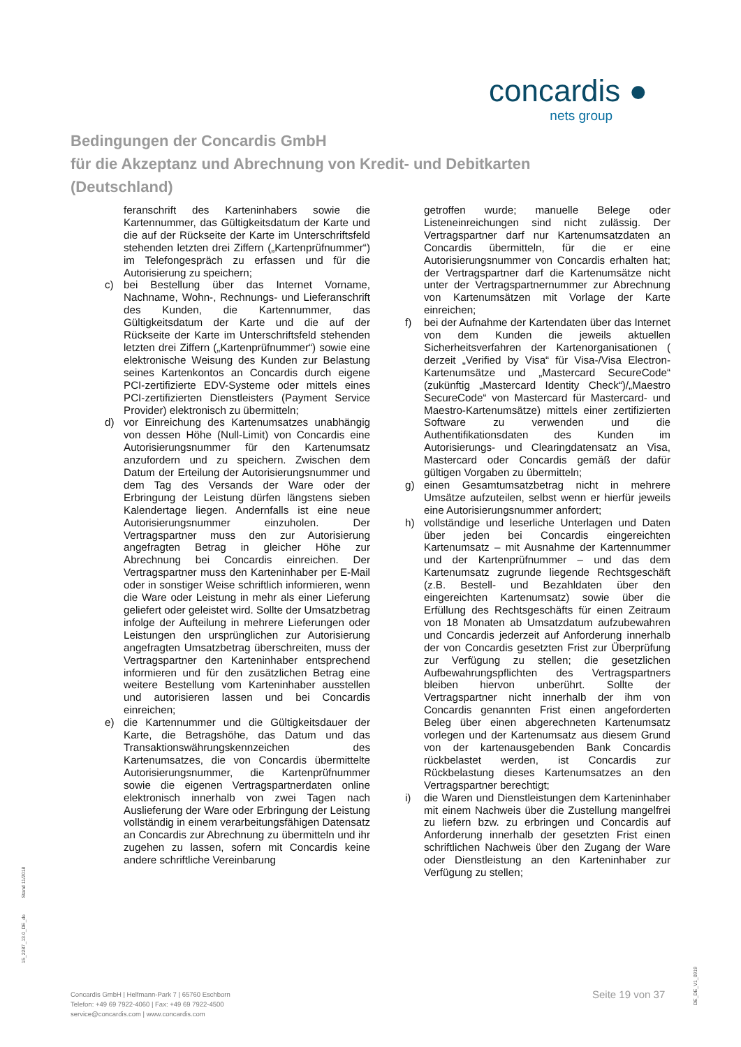concardis ●
nets group
Bedingungen der Concardis GmbH
für die Akzeptanz und Abrechnung von Kredit- und Debitkarten
(Deutschland)
feranschrift des Karteninhabers sowie die Kartennummer, das Gültigkeitsdatum der Karte und die auf der Rückseite der Karte im Unterschriftsfeld stehenden letzten drei Ziffern („Kartenprüfnummer“) im Telefongespräch zu erfassen und für die Autorisierung zu speichern;
c) bei Bestellung über das Internet Vorname, Nachname, Wohn-, Rechnungs- und Lieferanschrift des Kunden, die Kartennummer, das Gültigkeitsdatum der Karte und die auf der Rückseite der Karte im Unterschriftsfeld stehenden letzten drei Ziffern („Kartenprüfnummer“) sowie eine elektronische Weisung des Kunden zur Belastung seines Kartenkontos an Concardis durch eigene PCI-zertifizierte EDV-Systeme oder mittels eines PCI-zertifizierten Dienstleisters (Payment Service Provider) elektronisch zu übermitteln;
d) vor Einreichung des Kartenumsatzes unabhängig von dessen Höhe (Null-Limit) von Concardis eine Autorisierungsnummer für den Kartenumsatz anzufordern und zu speichern. Zwischen dem Datum der Erteilung der Autorisierungsnummer und dem Tag des Versands der Ware oder der Erbringung der Leistung dürfen längstens sieben Kalendertage liegen. Andernfalls ist eine neue Autorisierungsnummer einzuholen. Der Vertragspartner muss den zur Autorisierung angefragten Betrag in gleicher Höhe zur Abrechnung bei Concardis einreichen. Der Vertragspartner muss den Karteninhaber per E-Mail oder in sonstiger Weise schriftlich informieren, wenn die Ware oder Leistung in mehr als einer Lieferung geliefert oder geleistet wird. Sollte der Umsatzbetrag infolge der Aufteilung in mehrere Lieferungen oder Leistungen den ursprünglichen zur Autorisierung angefragten Umsatzbetrag überschreiten, muss der Vertragspartner den Karteninhaber entsprechend informieren und für den zusätzlichen Betrag eine weitere Bestellung vom Karteninhaber ausstellen und autorisieren lassen und bei Concardis einreichen;
e) die Kartennummer und die Gültigkeitsdauer der Karte, die Betragshöhe, das Datum und das Transaktionswährungskennzeichen des Kartenumsatzes, die von Concardis übermittelte Autorisierungsnummer, die Kartenprüfnummer sowie die eigenen Vertragspartnerdaten online elektronisch innerhalb von zwei Tagen nach Auslieferung der Ware oder Erbringung der Leistung vollständig in einem verarbeitungsfähigen Datensatz an Concardis zur Abrechnung zu übermitteln und ihr zugehen zu lassen, sofern mit Concardis keine andere schriftliche Vereinbarung
getroffen wurde; manuelle Belege oder Listeneinreichungen sind nicht zulässig. Der Vertragspartner darf nur Kartenumsatzdaten an Concardis übermitteln, für die er eine Autorisierungsnummer von Concardis erhalten hat; der Vertragspartner darf die Kartenumsätze nicht unter der Vertragspartnernummer zur Abrechnung von Kartenumsätzen mit Vorlage der Karte einreichen;
f) bei der Aufnahme der Kartendaten über das Internet von dem Kunden die jeweils aktuellen Sicherheitsverfahren der Kartenorganisationen ( derzeit „Verified by Visa“ für Visa-/Visa Electron-Kartenumsätze und „Mastercard SecureCode“ (zukünftig „Mastercard Identity Check“)/„Maestro SecureCode“ von Mastercard für Mastercard- und Maestro-Kartenumsätze) mittels einer zertifizierten Software zu verwenden und die Authentifikationsdaten des Kunden im Autorisierungs- und Clearingdatensatz an Visa, Mastercard oder Concardis gemäß der dafür gültigen Vorgaben zu übermitteln;
g) einen Gesamtumsatzbetrag nicht in mehrere Umsätze aufzuteilen, selbst wenn er hierfür jeweils eine Autorisierungsnummer anfordert;
h) vollständige und leserliche Unterlagen und Daten über jeden bei Concardis eingereichten Kartenumsatz – mit Ausnahme der Kartennummer und der Kartenprüfnummer – und das dem Kartenumsatz zugrunde liegende Rechtsgeschäft (z.B. Bestell- und Bezahldaten über den eingereichten Kartenumsatz) sowie über die Erfüllung des Rechtsgeschäfts für einen Zeitraum von 18 Monaten ab Umsatzdatum aufzubewahren und Concardis jederzeit auf Anforderung innerhalb der von Concardis gesetzten Frist zur Überprüfung zur Verfügung zu stellen; die gesetzlichen Aufbewahrungspflichten des Vertragspartners bleiben hiervon unberührt. Sollte der Vertragspartner nicht innerhalb der ihm von Concardis genannten Frist einen angeforderten Beleg über einen abgerechneten Kartenumsatz vorlegen und der Kartenumsatz aus diesem Grund von der kartenausgebenden Bank Concardis rückbelastet werden, ist Concardis zur Rückbelastung dieses Kartenumsatzes an den Vertragspartner berechtigt;
i) die Waren und Dienstleistungen dem Karteninhaber mit einem Nachweis über die Zustellung mangelfrei zu liefern bzw. zu erbringen und Concardis auf Anforderung innerhalb der gesetzten Frist einen schriftlichen Nachweis über den Zugang der Ware oder Dienstleistung an den Karteninhaber zur Verfügung zu stellen;
15_2287_13.0_DE_de Stand 11/2018
Concardis GmbH | Helfmann-Park 7 | 65760 Eschborn
Telefon: +49 69 7922-4060 | Fax: +49 69 7922-4500
service@concardis.com | www.concardis.com
Seite 19 von 37
DE_DE_V1_0919